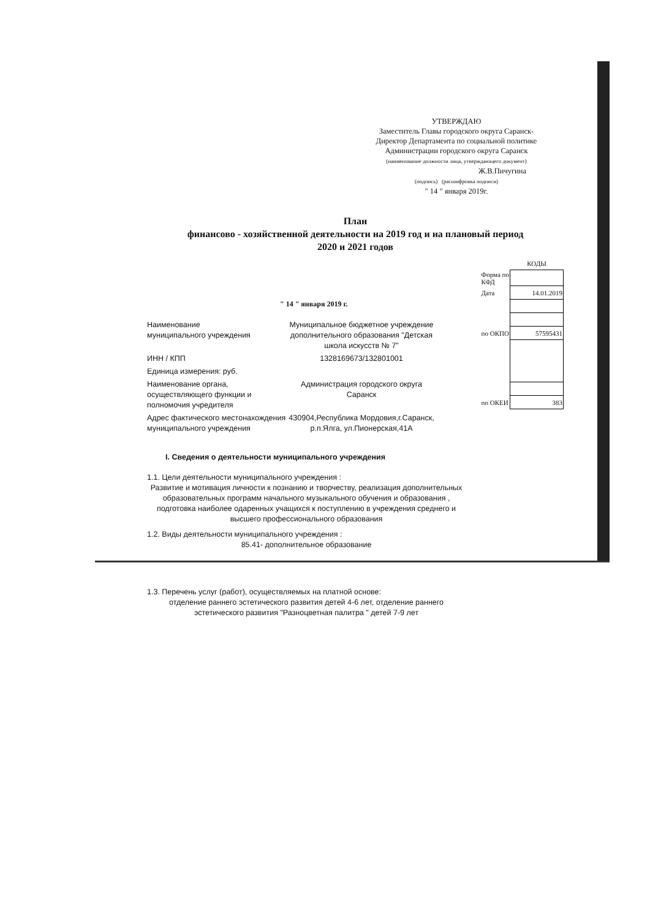УТВЕРЖДАЮ
Заместитель Главы городского округа Саранск-
Директор Департамента по социальной политике
Администрации городского округа Саранск
(наименование должности лица, утверждающего документ)
Ж.В.Пичугина
(подпись) (расшифровка подписи)
" 14 " января 2019г.
План
финансово - хозяйственной деятельности на 2019 год и на плановый период
2020 и 2021 годов
" 14 " января 2019 г.
| | КОДЫ |
| Форма по КФД | |
| Дата | 14.01.2019 |
| по ОКПО | 57595431 |
| по ОКЕИ | 383 |
Наименование
муниципального учреждения
Муниципальное бюджетное учреждение дополнительного образования "Детская школа искусств № 7"
ИНН / КПП 1328169673/132801001
Единица измерения: руб.
Наименование органа, осуществляющего функции и полномочия учредителя
Администрация городского округа Саранск
Адрес фактического местонахождения муниципального учреждения
430904,Республика Мордовия,г.Саранск, р.п.Ялга, ул.Пионерская,41А
I. Сведения о деятельности муниципального учреждения
1.1. Цели деятельности муниципального учреждения :
Развитие и мотивация личности к познанию и творчеству, реализация дополнительных образовательных программ начального музыкального обучения и образования , подготовка наиболее одаренных учащихся к поступлению в учреждения среднего и высшего профессионального образования
1.2. Виды деятельности муниципального учреждения :
85.41- дополнительное образование
1.3. Перечень услуг (работ), осуществляемых на платной основе:
отделение раннего эстетического развития детей 4-6 лет, отделение раннего эстетического развития "Разноцветная палитра " детей 7-9 лет